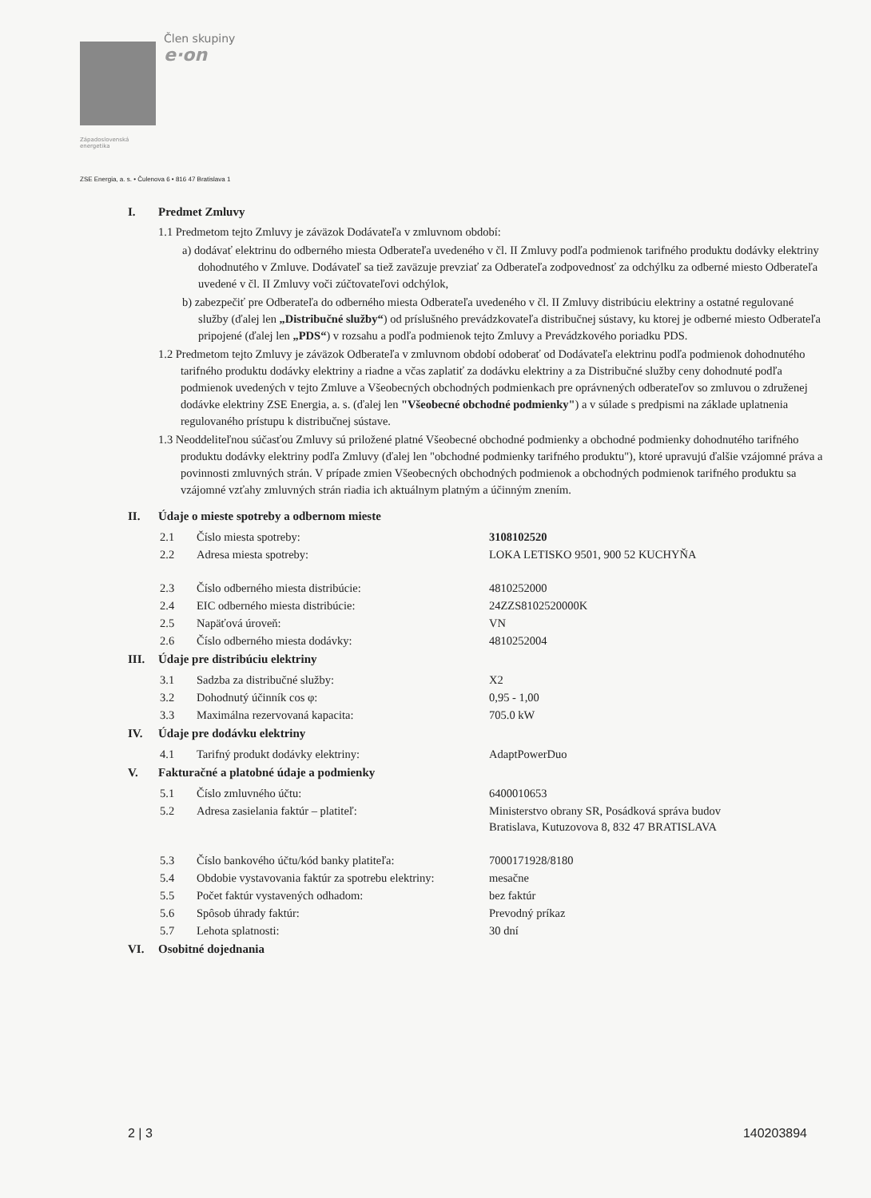Člen skupiny
e·on
Západoslovenská
energetika
ZSE Energia, a. s. • Čulenova 6 • 816 47 Bratislava 1
I. Predmet Zmluvy
1.1 Predmetom tejto Zmluvy je záväzok Dodávateľa v zmluvnom období:
a) dodávať elektrinu do odberného miesta Odberateľa uvedeného v čl. II Zmluvy podľa podmienok tarifného produktu dodávky elektriny dohodnutého v Zmluve. Dodávateľ sa tiež zaväzuje prevziať za Odberateľa zodpovednosť za odchýlku za odberné miesto Odberateľa uvedené v čl. II Zmluvy voči zúčtovateľovi odchýlok,
b) zabezpečiť pre Odberateľa do odberného miesta Odberateľa uvedeného v čl. II Zmluvy distribúciu elektriny a ostatné regulované služby (ďalej len „Distribučné služby“) od príslušného prevádzkovateľa distribučnej sústavy, ku ktorej je odberné miesto Odberateľa pripojené (ďalej len „PDS“) v rozsahu a podľa podmienok tejto Zmluvy a Prevádzkového poriadku PDS.
1.2 Predmetom tejto Zmluvy je záväzok Odberateľa v zmluvnom období odoberať od Dodávateľa elektrinu podľa podmienok dohodnutého tarifného produktu dodávky elektriny a riadne a včas zaplatiť za dodávku elektriny a za Distribučné služby ceny dohodnuté podľa podmienok uvedených v tejto Zmluve a Všeobecných obchodných podmienkach pre oprávnených odberateľov so zmluvou o združenej dodávke elektriny ZSE Energia, a. s. (ďalej len "Všeobecné obchodné podmienky") a v súlade s predpismi na základe uplatnenia regulovaného prístupu k distribučnej sústave.
1.3 Neoddeliteľnou súčasťou Zmluvy sú priložené platné Všeobecné obchodné podmienky a obchodné podmienky dohodnutého tarifného produktu dodávky elektriny podľa Zmluvy (ďalej len "obchodné podmienky tarifného produktu"), ktoré upravujú ďalšie vzájomné práva a povinnosti zmluvných strán. V prípade zmien Všeobecných obchodných podmienok a obchodných podmienok tarifného produktu sa vzájomné vzťahy zmluvných strán riadia ich aktuálnym platným a účinným znením.
II. Údaje o mieste spotreby a odbernom mieste
| 2.1 | Číslo miesta spotreby: | 3108102520 |
| 2.2 | Adresa miesta spotreby: | LOKA LETISKO 9501, 900 52 KUCHYŇA |
| 2.3 | Číslo odberného miesta distribúcie: | 4810252000 |
| 2.4 | EIC odberného miesta distribúcie: | 24ZZS8102520000K |
| 2.5 | Napäťová úroveň: | VN |
| 2.6 | Číslo odberného miesta dodávky: | 4810252004 |
III. Údaje pre distribúciu elektriny
| 3.1 | Sadzba za distribučné služby: | X2 |
| 3.2 | Dohodnutý účinník cos φ: | 0,95 - 1,00 |
| 3.3 | Maximálna rezervovaná kapacita: | 705.0 kW |
IV. Údaje pre dodávku elektriny
| 4.1 | Tarifný produkt dodávky elektriny: | AdaptPowerDuo |
V. Fakturačné a platobné údaje a podmienky
| 5.1 | Číslo zmluvného účtu: | 6400010653 |
| 5.2 | Adresa zasielania faktúr – platiteľ: | Ministerstvo obrany SR, Posádková správa budov Bratislava, Kutuzovova 8, 832 47 BRATISLAVA |
| 5.3 | Číslo bankového účtu/kód banky platiteľa: | 7000171928/8180 |
| 5.4 | Obdobie vystavovania faktúr za spotrebu elektriny: | mesačne |
| 5.5 | Počet faktúr vystavených odhadom: | bez faktúr |
| 5.6 | Spôsob úhrady faktúr: | Prevodný príkaz |
| 5.7 | Lehota splatnosti: | 30 dní |
VI. Osobitné dojednania
2 | 3 140203894